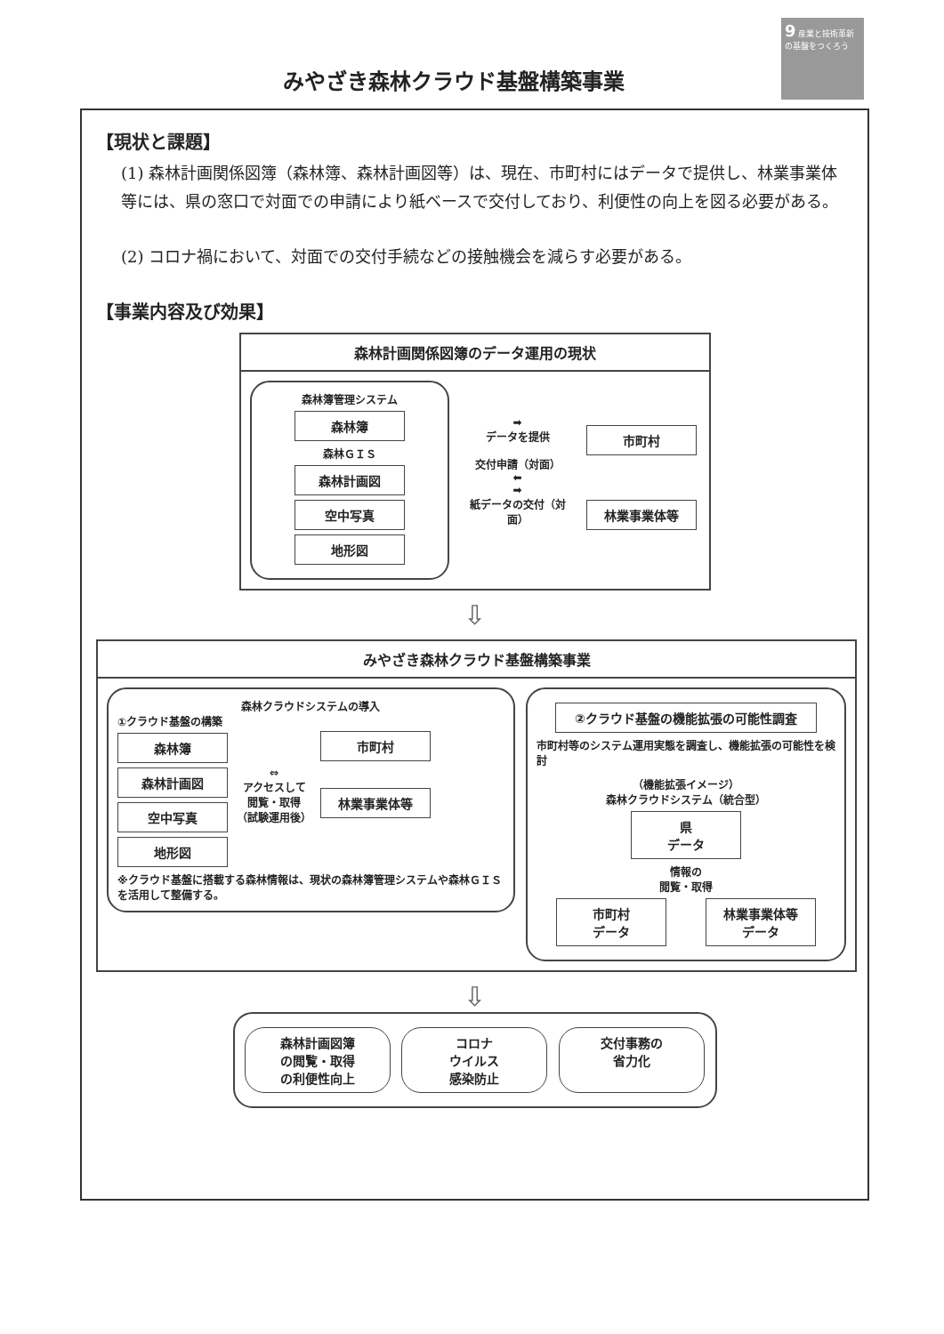9 産業と技術革新の基盤をつくろう
みやざき森林クラウド基盤構築事業
【現状と課題】
(1) 森林計画関係図簿（森林簿、森林計画図等）は、現在、市町村にはデータで提供し、林業事業体等には、県の窓口で対面での申請により紙ベースで交付しており、利便性の向上を図る必要がある。
(2) コロナ禍において、対面での交付手続などの接触機会を減らす必要がある。
【事業内容及び効果】
森林計画関係図簿のデータ運用の現状
森林簿管理システム
森林簿
森林ＧＩＳ
森林計画図
空中写真
地形図
➡
データを提供
交付申請（対面）
⬅
➡
紙データの交付（対面）
市町村
林業事業体等
⇩
みやざき森林クラウド基盤構築事業
森林クラウドシステムの導入
①クラウド基盤の構築
森林簿
森林計画図
空中写真
地形図
⇔
アクセスして
閲覧・取得
（試験運用後）
市町村
林業事業体等
※クラウド基盤に搭載する森林情報は、現状の森林簿管理システムや森林ＧＩＳを活用して整備する。
②クラウド基盤の機能拡張の可能性調査
市町村等のシステム運用実態を調査し、機能拡張の可能性を検討
（機能拡張イメージ）
森林クラウドシステム（統合型）
県
データ
情報の
閲覧・取得
市町村
データ
林業事業体等
データ
⇩
森林計画図簿
の閲覧・取得
の利便性向上
コロナ
ウイルス
感染防止
交付事務の
省力化